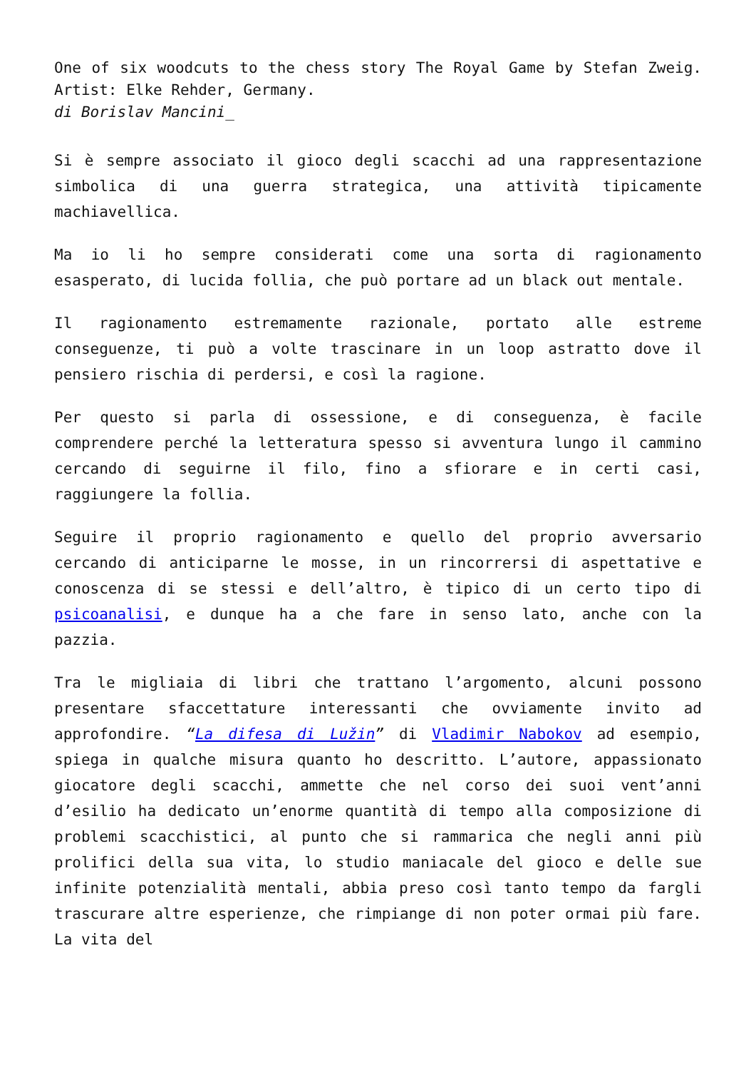One of six woodcuts to the chess story The Royal Game by Stefan Zweig. Artist: Elke Rehder, Germany.
di Borislav Mancini_
Si è sempre associato il gioco degli scacchi ad una rappresentazione simbolica di una guerra strategica, una attività tipicamente machiavellica.
Ma io li ho sempre considerati come una sorta di ragionamento esasperato, di lucida follia, che può portare ad un black out mentale.
Il ragionamento estremamente razionale, portato alle estreme conseguenze, ti può a volte trascinare in un loop astratto dove il pensiero rischia di perdersi, e così la ragione.
Per questo si parla di ossessione, e di conseguenza, è facile comprendere perché la letteratura spesso si avventura lungo il cammino cercando di seguirne il filo, fino a sfiorare e in certi casi, raggiungere la follia.
Seguire il proprio ragionamento e quello del proprio avversario cercando di anticiparne le mosse, in un rincorrersi di aspettative e conoscenza di se stessi e dell’altro, è tipico di un certo tipo di psicoanalisi, e dunque ha a che fare in senso lato, anche con la pazzia.
Tra le migliaia di libri che trattano l’argomento, alcuni possono presentare sfaccettature interessanti che ovviamente invito ad approfondire. “La difesa di Lužin” di Vladimir Nabokov ad esempio, spiega in qualche misura quanto ho descritto. L’autore, appassionato giocatore degli scacchi, ammette che nel corso dei suoi vent’anni d’esilio ha dedicato un’enorme quantità di tempo alla composizione di problemi scacchistici, al punto che si rammarica che negli anni più prolifici della sua vita, lo studio maniacale del gioco e delle sue infinite potenzialità mentali, abbia preso così tanto tempo da fargli trascurare altre esperienze, che rimpiange di non poter ormai più fare. La vita del